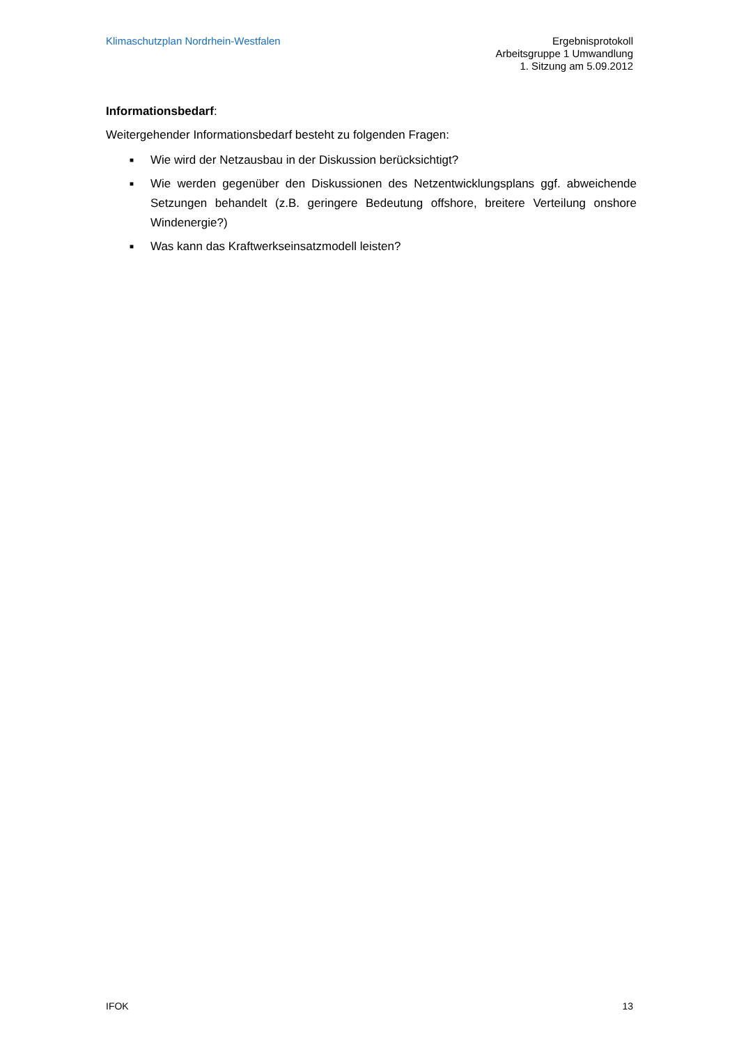Klimaschutzplan Nordrhein-Westfalen
Ergebnisprotokoll
Arbeitsgruppe 1 Umwandlung
1. Sitzung am 5.09.2012
Informationsbedarf:
Weitergehender Informationsbedarf besteht zu folgenden Fragen:
■ Wie wird der Netzausbau in der Diskussion berücksichtigt?
■ Wie werden gegenüber den Diskussionen des Netzentwicklungsplans ggf. abweichende Setzungen behandelt (z.B. geringere Bedeutung offshore, breitere Verteilung onshore Windenergie?)
■ Was kann das Kraftwerkseinsatzmodell leisten?
IFOK 13